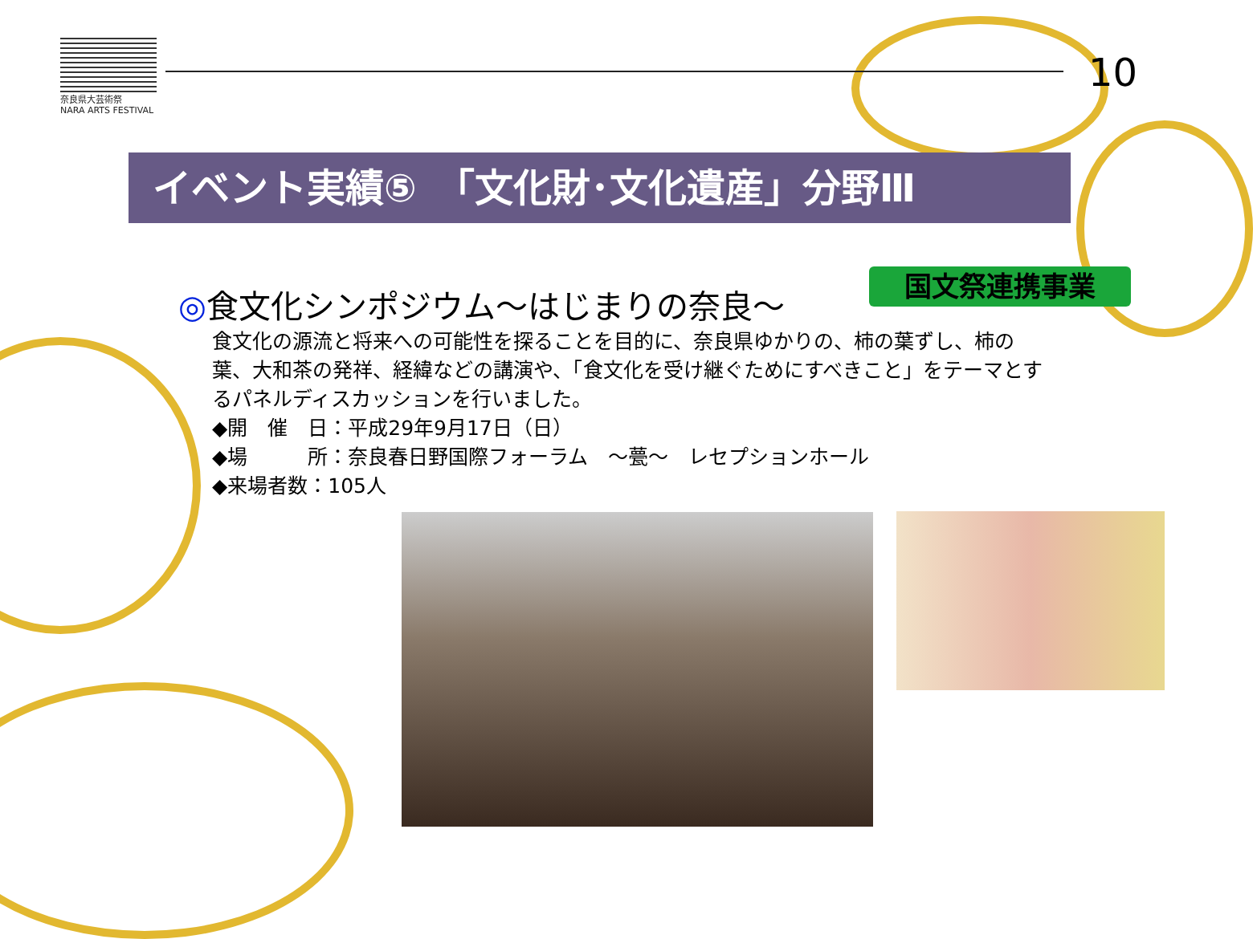奈良県大芸術祭
NARA ARTS FESTIVAL
10
イベント実績⑤　「文化財･文化遺産」分野Ⅲ
国文祭連携事業
◎食文化シンポジウム～はじまりの奈良～
食文化の源流と将来への可能性を探ることを目的に、奈良県ゆかりの、柿の葉ずし、柿の葉、大和茶の発祥、経緯などの講演や、「食文化を受け継ぐためにすべきこと」をテーマとするパネルディスカッションを行いました。
◆開　催　日：平成29年9月17日（日）
◆場　　　所：奈良春日野国際フォーラム　～甍～　レセプションホール
◆来場者数：105人